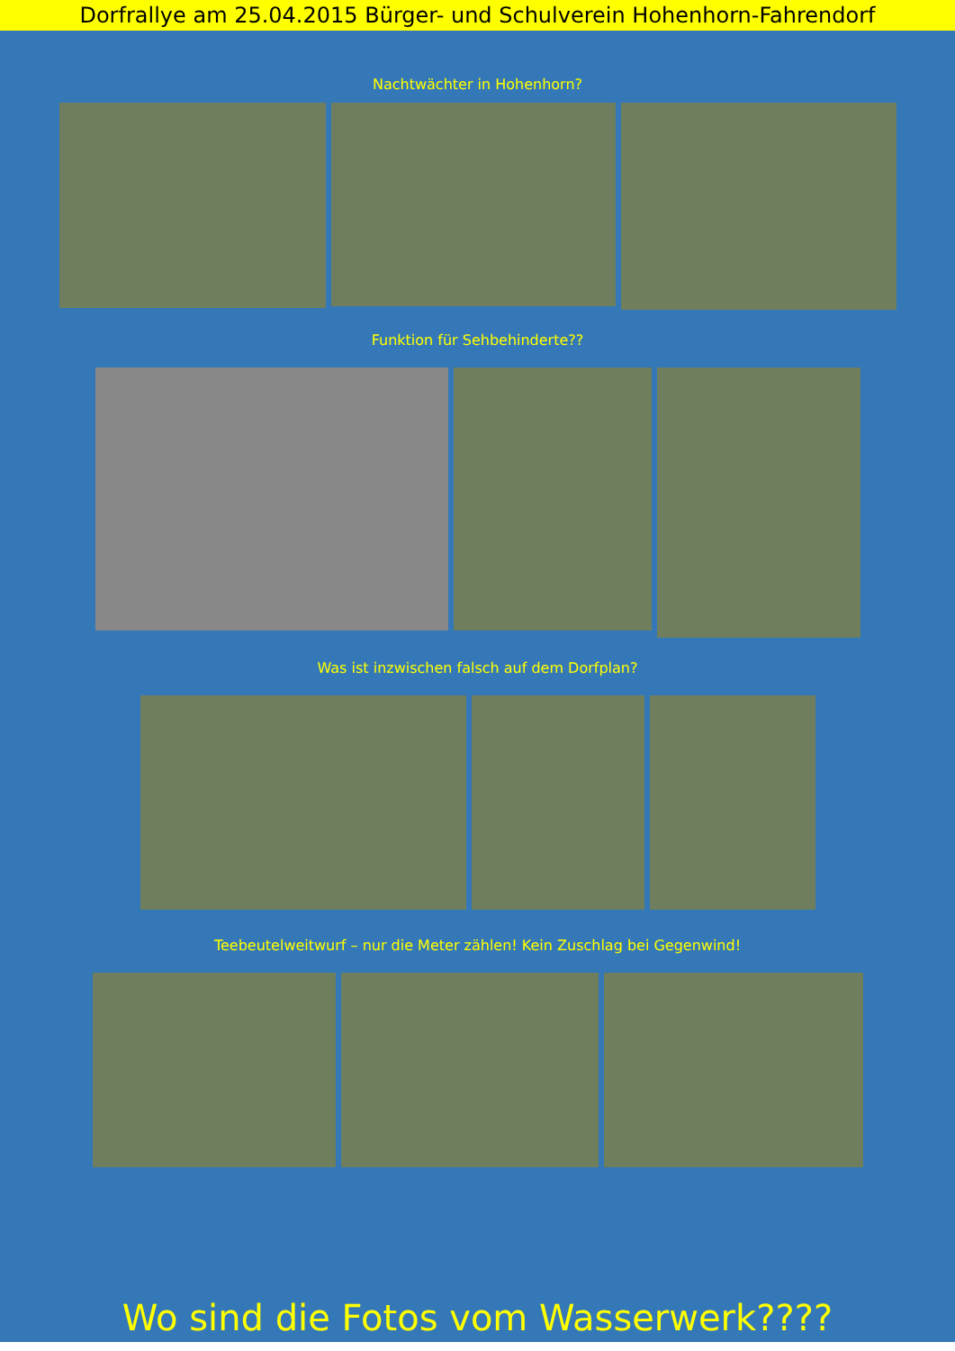Dorfrallye am 25.04.2015 Bürger- und Schulverein Hohenhorn-Fahrendorf
Nachtwächter in Hohenhorn?
Funktion für Sehbehinderte??
Was ist inzwischen falsch auf dem Dorfplan?
Teebeutelweitwurf – nur die Meter zählen! Kein Zuschlag bei Gegenwind!
Wo sind die Fotos vom Wasserwerk????